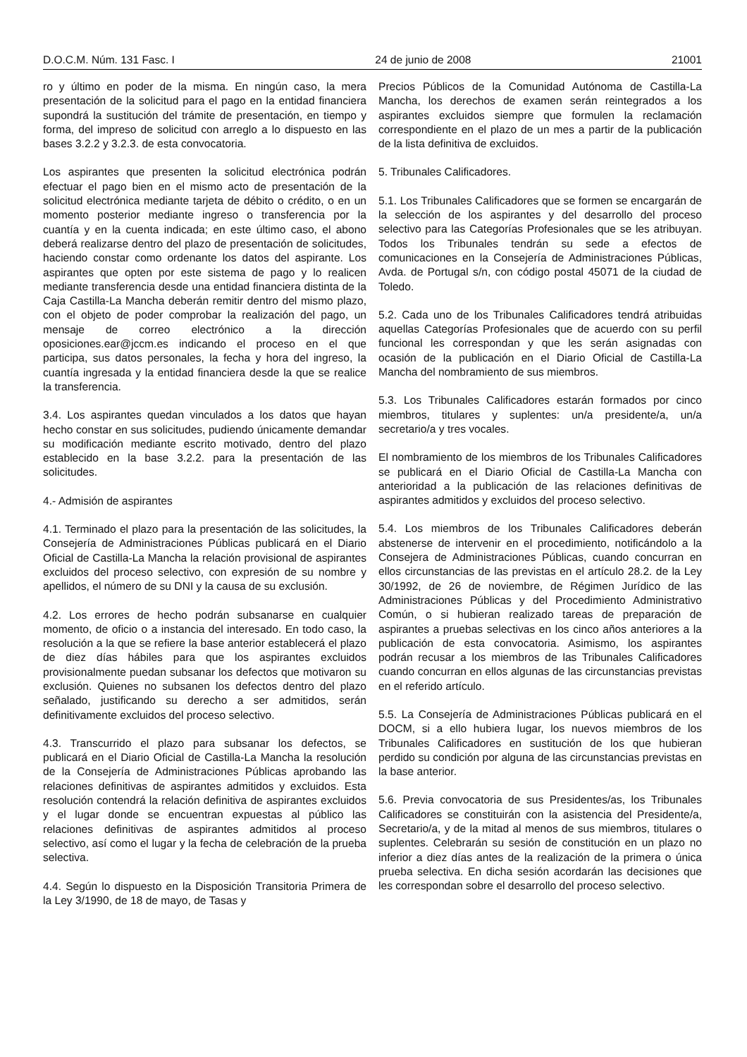D.O.C.M. Núm. 131 Fasc. I 24 de junio de 2008 21001
ro y último en poder de la misma. En ningún caso, la mera presentación de la solicitud para el pago en la entidad financiera supondrá la sustitución del trámite de presentación, en tiempo y forma, del impreso de solicitud con arreglo a lo dispuesto en las bases 3.2.2 y 3.2.3. de esta convocatoria.
Los aspirantes que presenten la solicitud electrónica podrán efectuar el pago bien en el mismo acto de presentación de la solicitud electrónica mediante tarjeta de débito o crédito, o en un momento posterior mediante ingreso o transferencia por la cuantía y en la cuenta indicada; en este último caso, el abono deberá realizarse dentro del plazo de presentación de solicitudes, haciendo constar como ordenante los datos del aspirante. Los aspirantes que opten por este sistema de pago y lo realicen mediante transferencia desde una entidad financiera distinta de la Caja Castilla-La Mancha deberán remitir dentro del mismo plazo, con el objeto de poder comprobar la realización del pago, un mensaje de correo electrónico a la dirección oposiciones.ear@jccm.es indicando el proceso en el que participa, sus datos personales, la fecha y hora del ingreso, la cuantía ingresada y la entidad financiera desde la que se realice la transferencia.
3.4. Los aspirantes quedan vinculados a los datos que hayan hecho constar en sus solicitudes, pudiendo únicamente demandar su modificación mediante escrito motivado, dentro del plazo establecido en la base 3.2.2. para la presentación de las solicitudes.
4.- Admisión de aspirantes
4.1. Terminado el plazo para la presentación de las solicitudes, la Consejería de Administraciones Públicas publicará en el Diario Oficial de Castilla-La Mancha la relación provisional de aspirantes excluidos del proceso selectivo, con expresión de su nombre y apellidos, el número de su DNI y la causa de su exclusión.
4.2. Los errores de hecho podrán subsanarse en cualquier momento, de oficio o a instancia del interesado. En todo caso, la resolución a la que se refiere la base anterior establecerá el plazo de diez días hábiles para que los aspirantes excluidos provisionalmente puedan subsanar los defectos que motivaron su exclusión. Quienes no subsanen los defectos dentro del plazo señalado, justificando su derecho a ser admitidos, serán definitivamente excluidos del proceso selectivo.
4.3. Transcurrido el plazo para subsanar los defectos, se publicará en el Diario Oficial de Castilla-La Mancha la resolución de la Consejería de Administraciones Públicas aprobando las relaciones definitivas de aspirantes admitidos y excluidos. Esta resolución contendrá la relación definitiva de aspirantes excluidos y el lugar donde se encuentran expuestas al público las relaciones definitivas de aspirantes admitidos al proceso selectivo, así como el lugar y la fecha de celebración de la prueba selectiva.
4.4. Según lo dispuesto en la Disposición Transitoria Primera de la Ley 3/1990, de 18 de mayo, de Tasas y
Precios Públicos de la Comunidad Autónoma de Castilla-La Mancha, los derechos de examen serán reintegrados a los aspirantes excluidos siempre que formulen la reclamación correspondiente en el plazo de un mes a partir de la publicación de la lista definitiva de excluidos.
5. Tribunales Calificadores.
5.1. Los Tribunales Calificadores que se formen se encargarán de la selección de los aspirantes y del desarrollo del proceso selectivo para las Categorías Profesionales que se les atribuyan. Todos los Tribunales tendrán su sede a efectos de comunicaciones en la Consejería de Administraciones Públicas, Avda. de Portugal s/n, con código postal 45071 de la ciudad de Toledo.
5.2. Cada uno de los Tribunales Calificadores tendrá atribuidas aquellas Categorías Profesionales que de acuerdo con su perfil funcional les correspondan y que les serán asignadas con ocasión de la publicación en el Diario Oficial de Castilla-La Mancha del nombramiento de sus miembros.
5.3. Los Tribunales Calificadores estarán formados por cinco miembros, titulares y suplentes: un/a presidente/a, un/a secretario/a y tres vocales.
El nombramiento de los miembros de los Tribunales Calificadores se publicará en el Diario Oficial de Castilla-La Mancha con anterioridad a la publicación de las relaciones definitivas de aspirantes admitidos y excluidos del proceso selectivo.
5.4. Los miembros de los Tribunales Calificadores deberán abstenerse de intervenir en el procedimiento, notificándolo a la Consejera de Administraciones Públicas, cuando concurran en ellos circunstancias de las previstas en el artículo 28.2. de la Ley 30/1992, de 26 de noviembre, de Régimen Jurídico de las Administraciones Públicas y del Procedimiento Administrativo Común, o si hubieran realizado tareas de preparación de aspirantes a pruebas selectivas en los cinco años anteriores a la publicación de esta convocatoria. Asimismo, los aspirantes podrán recusar a los miembros de las Tribunales Calificadores cuando concurran en ellos algunas de las circunstancias previstas en el referido artículo.
5.5. La Consejería de Administraciones Públicas publicará en el DOCM, si a ello hubiera lugar, los nuevos miembros de los Tribunales Calificadores en sustitución de los que hubieran perdido su condición por alguna de las circunstancias previstas en la base anterior.
5.6. Previa convocatoria de sus Presidentes/as, los Tribunales Calificadores se constituirán con la asistencia del Presidente/a, Secretario/a, y de la mitad al menos de sus miembros, titulares o suplentes. Celebrarán su sesión de constitución en un plazo no inferior a diez días antes de la realización de la primera o única prueba selectiva. En dicha sesión acordarán las decisiones que les correspondan sobre el desarrollo del proceso selectivo.